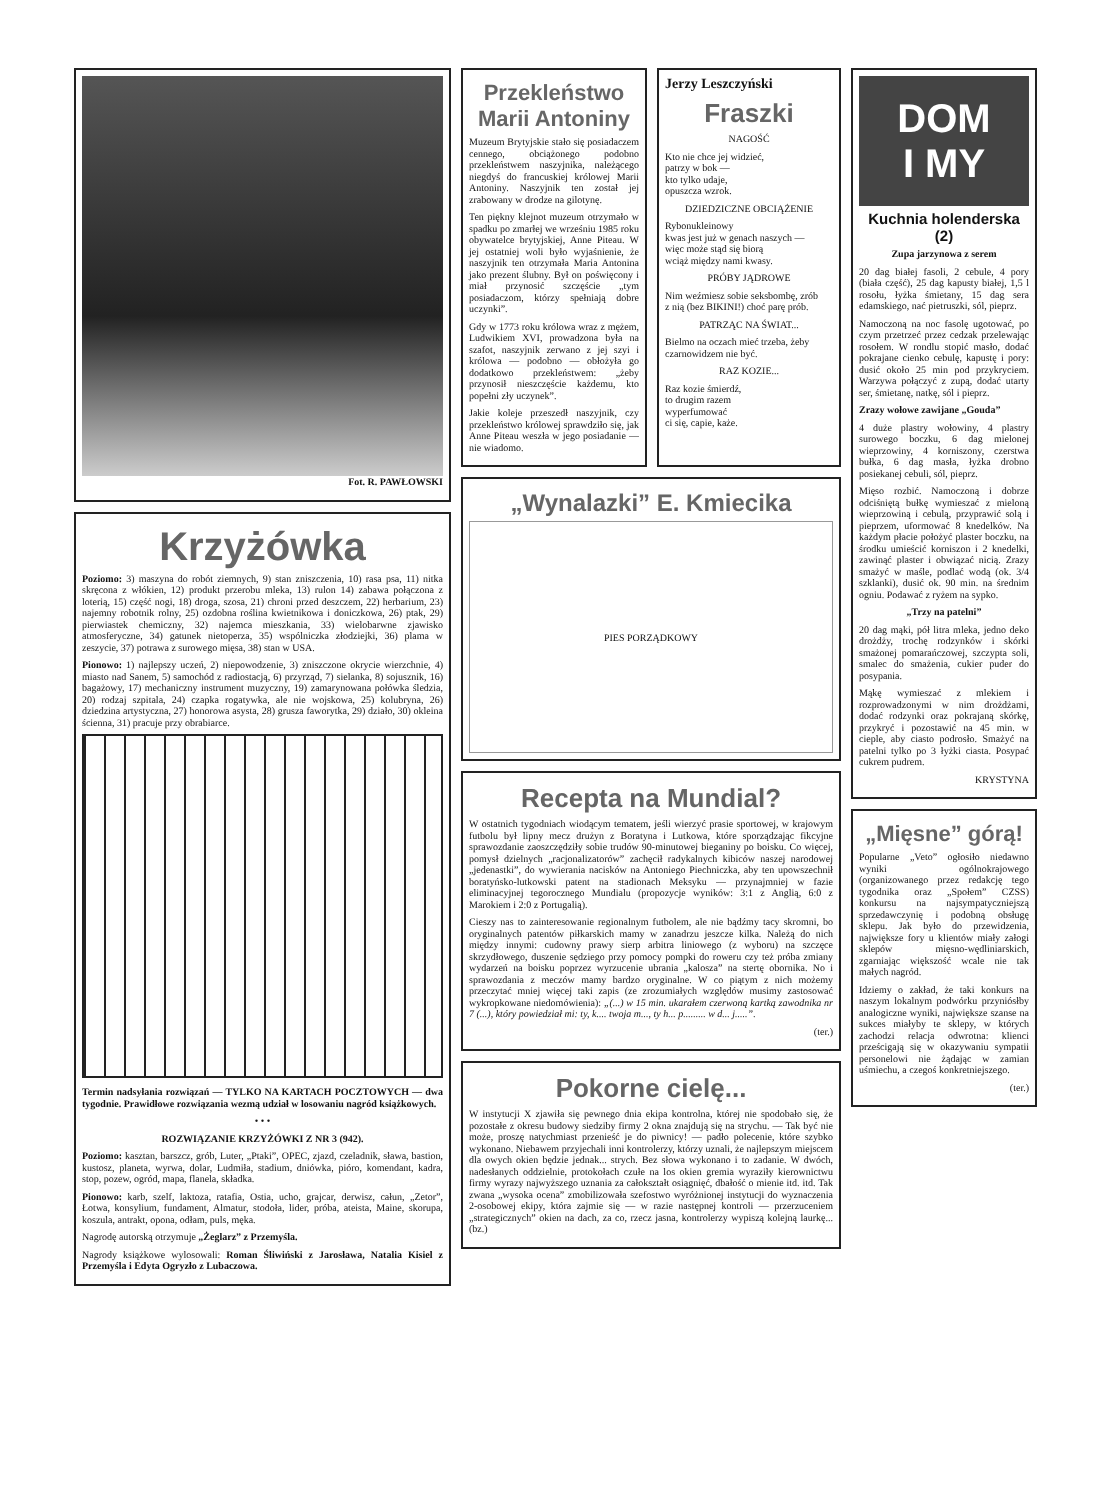Fot. R. PAWŁOWSKI
Krzyżówka
Poziomo: 3) maszyna do robót ziemnych, 9) stan zniszczenia, 10) rasa psa, 11) nitka skręcona z włókien, 12) produkt przerobu mleka, 13) rulon 14) zabawa połączona z loterią, 15) część nogi, 18) droga, szosa, 21) chroni przed deszczem, 22) herbarium, 23) najemny robotnik rolny, 25) ozdobna roślina kwietnikowa i doniczkowa, 26) ptak, 29) pierwiastek chemiczny, 32) najemca mieszkania, 33) wielobarwne zjawisko atmosferyczne, 34) gatunek nietoperza, 35) wspólniczka złodziejki, 36) plama w zeszycie, 37) potrawa z surowego mięsa, 38) stan w USA.
Pionowo: 1) najlepszy uczeń, 2) niepowodzenie, 3) zniszczone okrycie wierzchnie, 4) miasto nad Sanem, 5) samochód z radiostacją, 6) przyrząd, 7) sielanka, 8) sojusznik, 16) bagażowy, 17) mechaniczny instrument muzyczny, 19) zamarynowana połówka śledzia, 20) rodzaj szpitala, 24) czapka rogatywka, ale nie wojskowa, 25) kolubryna, 26) dziedzina artystyczna, 27) honorowa asysta, 28) grusza faworytka, 29) działo, 30) okleina ścienna, 31) pracuje przy obrabiarce.
Termin nadsyłania rozwiązań — TYLKO NA KARTACH POCZTOWYCH — dwa tygodnie. Prawidłowe rozwiązania wezmą udział w losowaniu nagród książkowych.
• • •
ROZWIĄZANIE KRZYŻÓWKI Z NR 3 (942).
Poziomo: kasztan, barszcz, grób, Luter, „Ptaki”, OPEC, zjazd, czeladnik, sława, bastion, kustosz, planeta, wyrwa, dolar, Ludmiła, stadium, dniówka, pióro, komendant, kadra, stop, pozew, ogród, mapa, flanela, składka.
Pionowo: karb, szelf, laktoza, ratafia, Ostia, ucho, grajcar, derwisz, całun, „Zetor”, Łotwa, konsylium, fundament, Almatur, stodoła, lider, próba, ateista, Maine, skorupa, koszula, antrakt, opona, odłam, puls, męka.
Nagrodę autorską otrzymuje „Żeglarz” z Przemyśla.
Nagrody książkowe wylosowali: Roman Śliwiński z Jarosława, Natalia Kisiel z Przemyśla i Edyta Ogryzło z Lubaczowa.
Przekleństwo Marii Antoniny
Muzeum Brytyjskie stało się posiadaczem cennego, obciążonego podobno przekleństwem naszyjnika, należącego niegdyś do francuskiej królowej Marii Antoniny. Naszyjnik ten został jej zrabowany w drodze na gilotynę.
Ten piękny klejnot muzeum otrzymało w spadku po zmarłej we wrześniu 1985 roku obywatelce brytyjskiej, Anne Piteau. W jej ostatniej woli było wyjaśnienie, że naszyjnik ten otrzymała Maria Antonina jako prezent ślubny. Był on poświęcony i miał przynosić szczęście „tym posiadaczom, którzy spełniają dobre uczynki”.
Gdy w 1773 roku królowa wraz z mężem, Ludwikiem XVI, prowadzona była na szafot, naszyjnik zerwano z jej szyi i królowa — podobno — obłożyła go dodatkowo przekleństwem: „żeby przynosił nieszczęście każdemu, kto popełni zły uczynek”.
Jakie koleje przeszedł naszyjnik, czy przekleństwo królowej sprawdziło się, jak Anne Piteau weszła w jego posiadanie — nie wiadomo.
Jerzy Leszczyński
Fraszki
NAGOŚĆ
Kto nie chce jej widzieć,
patrzy w bok —
kto tylko udaje,
opuszcza wzrok.
DZIEDZICZNE OBCIĄŻENIE
Rybonukleinowy
kwas jest już w genach naszych —
więc może stąd się biorą
wciąż między nami kwasy.
PRÓBY JĄDROWE
Nim weźmiesz sobie seksbombę, zrób
z nią (bez BIKINI!) choć parę prób.
PATRZĄC NA ŚWIAT...
Bielmo na oczach mieć trzeba, żeby
czarnowidzem nie być.
RAZ KOZIE...
Raz kozie śmierdź,
to drugim razem
wyperfumować
ci się, capie, każe.
„Wynalazki” E. Kmiecika
PIES PORZĄDKOWY
Recepta na Mundial?
W ostatnich tygodniach wiodącym tematem, jeśli wierzyć prasie sportowej, w krajowym futbolu był lipny mecz drużyn z Boratyna i Lutkowa, które sporządzając fikcyjne sprawozdanie zaoszczędziły sobie trudów 90-minutowej bieganiny po boisku. Co więcej, pomysł dzielnych „racjonalizatorów” zachęcił radykalnych kibiców naszej narodowej „jedenastki”, do wywierania nacisków na Antoniego Piechniczka, aby ten upowszechnił boratyńsko-lutkowski patent na stadionach Meksyku — przynajmniej w fazie eliminacyjnej tegorocznego Mundialu (propozycje wyników: 3:1 z Anglią, 6:0 z Marokiem i 2:0 z Portugalią).
Cieszy nas to zainteresowanie regionalnym futbolem, ale nie bądźmy tacy skromni, bo oryginalnych patentów piłkarskich mamy w zanadrzu jeszcze kilka. Należą do nich między innymi: cudowny prawy sierp arbitra liniowego (z wyboru) na szczęce skrzydłowego, duszenie sędziego przy pomocy pompki do roweru czy też próba zmiany wydarzeń na boisku poprzez wyrzucenie ubrania „kalosza” na stertę obornika. No i sprawozdania z meczów mamy bardzo oryginalne. W co piątym z nich możemy przeczytać mniej więcej taki zapis (ze zrozumiałych względów musimy zastosować wykropkowane niedomówienia): „(...) w 15 min. ukarałem czerwoną kartką zawodnika nr 7 (...), który powiedział mi: ty, k.... twoja m..., ty h... p......... w d... j.....”.
(ter.)
Pokorne cielę...
W instytucji X zjawiła się pewnego dnia ekipa kontrolna, której nie spodobało się, że pozostałe z okresu budowy siedziby firmy 2 okna znajdują się na strychu. — Tak być nie może, proszę natychmiast przenieść je do piwnicy! — padło polecenie, które szybko wykonano. Niebawem przyjechali inni kontrolerzy, którzy uznali, że najlepszym miejscem dla owych okien będzie jednak... strych. Bez słowa wykonano i to zadanie. W dwóch, nadesłanych oddzielnie, protokołach czułe na los okien gremia wyraziły kierownictwu firmy wyrazy najwyższego uznania za całokształt osiągnięć, dbałość o mienie itd. itd. Tak zwana „wysoka ocena” zmobilizowała szefostwo wyróżnionej instytucji do wyznaczenia 2-osobowej ekipy, która zajmie się — w razie następnej kontroli — przerzuceniem „strategicznych” okien na dach, za co, rzecz jasna, kontrolerzy wypiszą kolejną laurkę... (bz.)
DOM
I MY
Kuchnia holenderska (2)
Zupa jarzynowa z serem
20 dag białej fasoli, 2 cebule, 4 pory (biała część), 25 dag kapusty białej, 1,5 l rosołu, łyżka śmietany, 15 dag sera edamskiego, nać pietruszki, sól, pieprz.
Namoczoną na noc fasolę ugotować, po czym przetrzeć przez cedzak przelewając rosołem. W rondlu stopić masło, dodać pokrajane cienko cebulę, kapustę i pory: dusić około 25 min pod przykryciem. Warzywa połączyć z zupą, dodać utarty ser, śmietanę, natkę, sól i pieprz.
Zrazy wołowe zawijane „Gouda”
4 duże plastry wołowiny, 4 plastry surowego boczku, 6 dag mielonej wieprzowiny, 4 korniszony, czerstwa bułka, 6 dag masła, łyżka drobno posiekanej cebuli, sól, pieprz.
Mięso rozbić. Namoczoną i dobrze odciśniętą bułkę wymieszać z mieloną wieprzowiną i cebulą, przyprawić solą i pieprzem, uformować 8 knedelków. Na każdym płacie położyć plaster boczku, na środku umieścić korniszon i 2 knedelki, zawinąć plaster i obwiązać nicią. Zrazy smażyć w maśle, podlać wodą (ok. 3/4 szklanki), dusić ok. 90 min. na średnim ogniu. Podawać z ryżem na sypko.
„Trzy na patelni”
20 dag mąki, pół litra mleka, jedno deko drożdży, trochę rodzynków i skórki smażonej pomarańczowej, szczypta soli, smalec do smażenia, cukier puder do posypania.
Mąkę wymieszać z mlekiem i rozprowadzonymi w nim drożdżami, dodać rodzynki oraz pokrajaną skórkę, przykryć i pozostawić na 45 min. w cieple, aby ciasto podrosło. Smażyć na patelni tylko po 3 łyżki ciasta. Posypać cukrem pudrem.
KRYSTYNA
„Mięsne” górą!
Popularne „Veto” ogłosiło niedawno wyniki ogólnokrajowego (organizowanego przez redakcję tego tygodnika oraz „Społem” CZSS) konkursu na najsympatyczniejszą sprzedawczynię i podobną obsługę sklepu. Jak było do przewidzenia, największe fory u klientów miały załogi sklepów mięsno-wędliniarskich, zgarniając większość wcale nie tak małych nagród.
Idziemy o zakład, że taki konkurs na naszym lokalnym podwórku przyniósłby analogiczne wyniki, największe szanse na sukces miałyby te sklepy, w których zachodzi relacja odwrotna: klienci prześcigają się w okazywaniu sympatii personelowi nie żądając w zamian uśmiechu, a czegoś konkretniejszego.
(ter.)